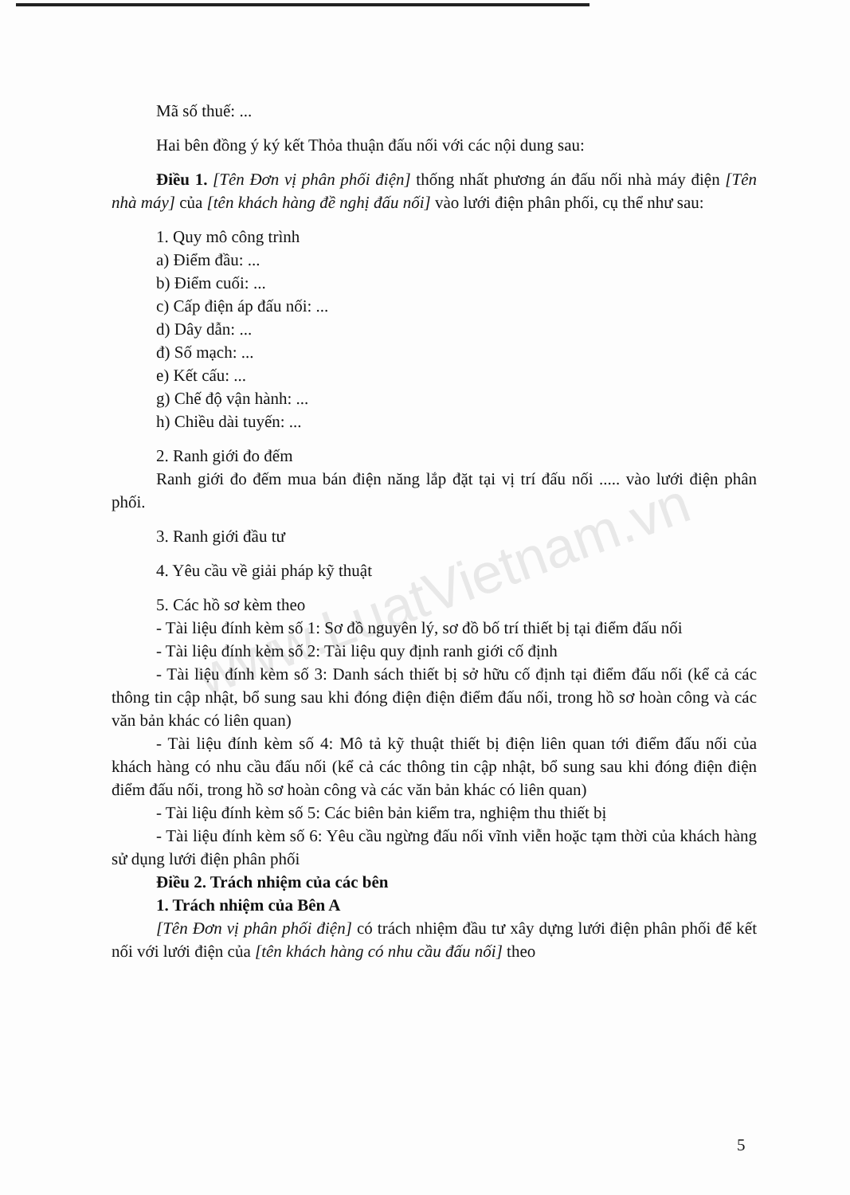www.LuatVietnam.vn
Mã số thuế: ...
Hai bên đồng ý ký kết Thỏa thuận đấu nối với các nội dung sau:
Điều 1. [Tên Đơn vị phân phối điện] thống nhất phương án đấu nối nhà máy điện [Tên nhà máy] của [tên khách hàng đề nghị đấu nối] vào lưới điện phân phối, cụ thể như sau:
1. Quy mô công trình
a) Điểm đầu: ...
b) Điểm cuối: ...
c) Cấp điện áp đấu nối: ...
d) Dây dẫn: ...
đ) Số mạch: ...
e) Kết cấu: ...
g) Chế độ vận hành: ...
h) Chiều dài tuyến: ...
2. Ranh giới đo đếm
Ranh giới đo đếm mua bán điện năng lắp đặt tại vị trí đấu nối ..... vào lưới điện phân phối.
3. Ranh giới đầu tư
4. Yêu cầu về giải pháp kỹ thuật
5. Các hồ sơ kèm theo
- Tài liệu đính kèm số 1: Sơ đồ nguyên lý, sơ đồ bố trí thiết bị tại điểm đấu nối
- Tài liệu đính kèm số 2: Tài liệu quy định ranh giới cố định
- Tài liệu đính kèm số 3: Danh sách thiết bị sở hữu cố định tại điểm đấu nối (kể cả các thông tin cập nhật, bổ sung sau khi đóng điện điện điểm đấu nối, trong hồ sơ hoàn công và các văn bản khác có liên quan)
- Tài liệu đính kèm số 4: Mô tả kỹ thuật thiết bị điện liên quan tới điểm đấu nối của khách hàng có nhu cầu đấu nối (kể cả các thông tin cập nhật, bổ sung sau khi đóng điện điện điểm đấu nối, trong hồ sơ hoàn công và các văn bản khác có liên quan)
- Tài liệu đính kèm số 5: Các biên bản kiểm tra, nghiệm thu thiết bị
- Tài liệu đính kèm số 6: Yêu cầu ngừng đấu nối vĩnh viễn hoặc tạm thời của khách hàng sử dụng lưới điện phân phối
Điều 2. Trách nhiệm của các bên
1. Trách nhiệm của Bên A
[Tên Đơn vị phân phối điện] có trách nhiệm đầu tư xây dựng lưới điện phân phối để kết nối với lưới điện của [tên khách hàng có nhu cầu đấu nối] theo
5